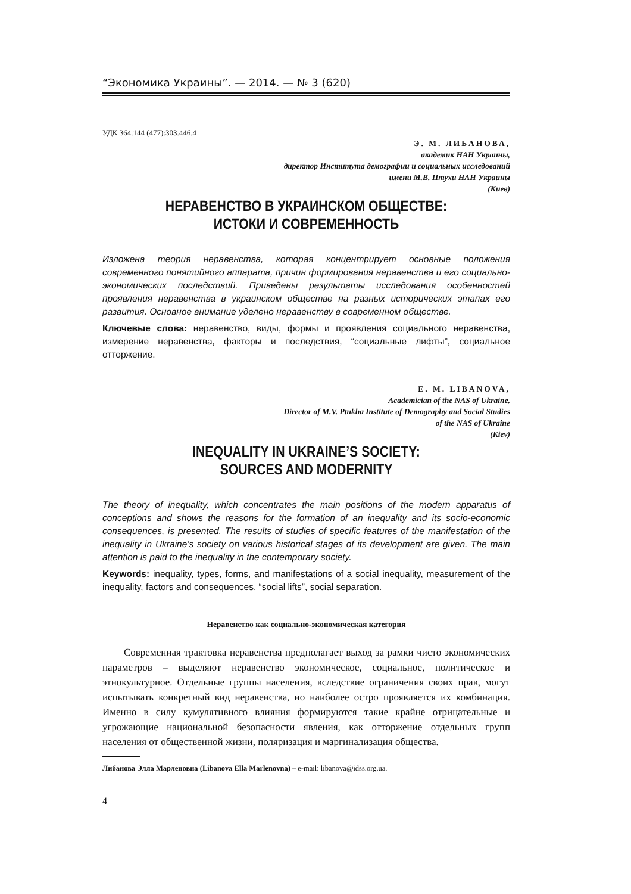“Экономика Украины”. — 2014. — № 3 (620)
УДК 364.144 (477):303.446.4
Э. М. ЛИБАНОВА,
академик НАН Украины,
директор Института демографии и социальных исследований
имени М.В. Птухи НАН Украины
(Киев)
НЕРАВЕНСТВО В УКРАИНСКОМ ОБЩЕСТВЕ:
ИСТОКИ И СОВРЕМЕННОСТЬ
Изложена теория неравенства, которая концентрирует основные положения современного понятийного аппарата, причин формирования неравенства и его социально-экономических последствий. Приведены результаты исследования особенностей проявления неравенства в украинском обществе на разных исторических этапах его развития. Основное внимание уделено неравенству в современном обществе.
Ключевые слова: неравенство, виды, формы и проявления социального неравенства, измерение неравенства, факторы и последствия, “социальные лифты”, социальное отторжение.
E. M. LIBANOVA,
Academician of the NAS of Ukraine,
Director of M.V. Ptukha Institute of Demography and Social Studies
of the NAS of Ukraine
(Kiev)
INEQUALITY IN UKRAINE’S SOCIETY:
SOURCES AND MODERNITY
The theory of inequality, which concentrates the main positions of the modern apparatus of conceptions and shows the reasons for the formation of an inequality and its socio-economic consequences, is presented. The results of studies of specific features of the manifestation of the inequality in Ukraine’s society on various historical stages of its development are given. The main attention is paid to the inequality in the contemporary society.
Keywords: inequality, types, forms, and manifestations of a social inequality, measurement of the inequality, factors and consequences, “social lifts”, social separation.
Неравенство как социально-экономическая категория
Современная трактовка неравенства предполагает выход за рамки чисто экономических параметров – выделяют неравенство экономическое, социальное, политическое и этнокультурное. Отдельные группы населения, вследствие ограничения своих прав, могут испытывать конкретный вид неравенства, но наиболее остро проявляется их комбинация. Именно в силу кумулятивного влияния формируются такие крайне отрицательные и угрожающие национальной безопасности явления, как отторжение отдельных групп населения от общественной жизни, поляризация и маргинализация общества.
Либанова Элла Марленовна (Libanova Ella Marlenovna) – e-mail: libanova@idss.org.ua.
4